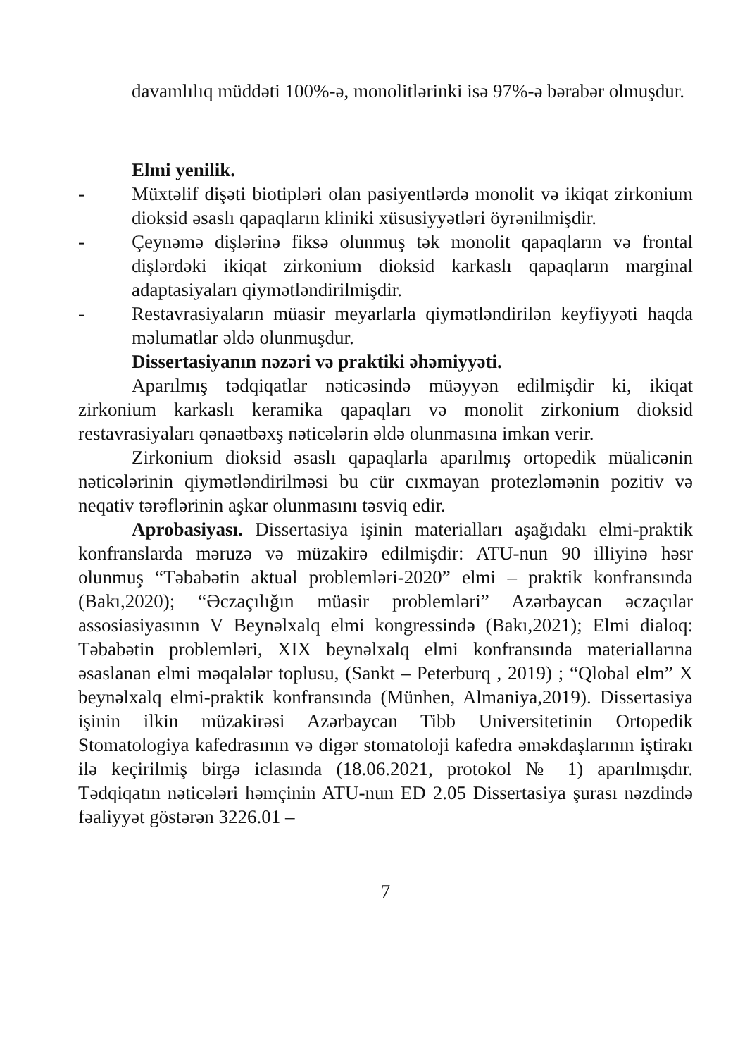davamlılıq müddəti 100%-ə, monolitlərinki isə 97%-ə bərabər olmuşdur.
Elmi yenilik.
- Müxtəlif dişəti biotipləri olan pasiyentlərdə monolit və ikiqat zirkonium dioksid əsaslı qapaqların kliniki xüsusiyyətləri öyrənilmişdir.
- Çeynəmə dişlərinə fiksə olunmuş tək monolit qapaqların və frontal dişlərdəki ikiqat zirkonium dioksid karkaslı qapaqların marginal adaptasiyaları qiymətləndirilmişdir.
- Restavrasiyaların müasir meyarlarla qiymətləndirilən keyfiyyəti haqda məlumatlar əldə olunmuşdur.
Dissertasiyanın nəzəri və praktiki əhəmiyyəti.
Aparılmış tədqiqatlar nəticəsində müəyyən edilmişdir ki, ikiqat zirkonium karkaslı keramika qapaqları və monolit zirkonium dioksid restavrasiyaları qənaətbəxş nəticələrin əldə olunmasına imkan verir.
Zirkonium dioksid əsaslı qapaqlarla aparılmış ortopedik müalicənin nəticələrinin qiymətləndirilməsi bu cür cıxmayan protezləmənin pozitiv və neqativ tərəflərinin aşkar olunmasını təsviq edir.
Aprobasiyası. Dissertasiya işinin materialları aşağıdakı elmi-praktik konfranslarda məruzə və müzakirə edilmişdir: ATU-nun 90 illiyinə həsr olunmuş “Təbabətin aktual problemləri-2020” elmi – praktik konfransında (Bakı,2020); “Əczaçılığın müasir problemləri” Azərbaycan əczaçılar assosiasiyasının V Beynəlxalq elmi kongressində (Bakı,2021); Elmi dialoq: Təbabətin problemləri, XIX beynəlxalq elmi konfransında materiallarına əsaslanan elmi məqalələr toplusu, (Sankt – Peterburq , 2019) ; “Qlobal elm” X beynəlxalq elmi-praktik konfransında (Münhen, Almaniya,2019). Dissertasiya işinin ilkin müzakirəsi Azərbaycan Tibb Universitetinin Ortopedik Stomatologiya kafedrasının və digər stomatoloji kafedra əməkdaşlarının iştirakı ilə keçirilmiş birgə iclasında (18.06.2021, protokol № 1) aparılmışdır. Tədqiqatın nəticələri həmçinin ATU-nun ED 2.05 Dissertasiya şurası nəzdində fəaliyyət göstərən 3226.01 –
7